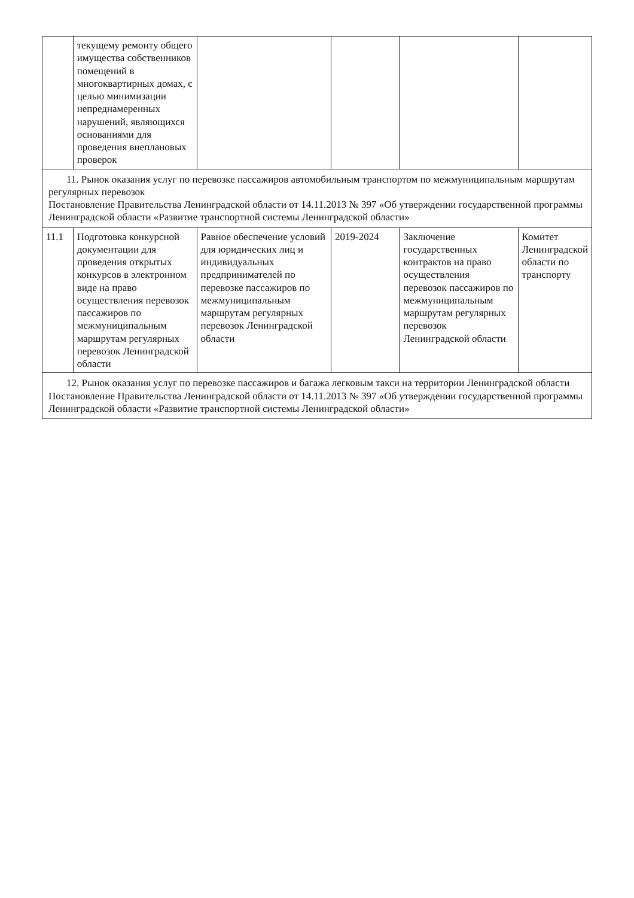| | текущему ремонту общего имущества собственников помещений в многоквартирных домах, с целью минимизации непреднамеренных нарушений, являющихся основаниями для проведения внеплановых проверок | | | | |
| 11. Рынок оказания услуг по перевозке пассажиров автомобильным транспортом по межмуниципальным маршрутам регулярных перевозок Постановление Правительства Ленинградской области от 14.11.2013 № 397 «Об утверждении государственной программы Ленинградской области «Развитие транспортной системы Ленинградской области» | | | | | |
| 11.1 | Подготовка конкурсной документации для проведения открытых конкурсов в электронном виде на право осуществления перевозок пассажиров по межмуниципальным маршрутам регулярных перевозок Ленинградской области | Равное обеспечение условий для юридических лиц и индивидуальных предпринимателей по перевозке пассажиров по межмуниципальным маршрутам регулярных перевозок Ленинградской области | 2019-2024 | Заключение государственных контрактов на право осуществления перевозок пассажиров по межмуниципальным маршрутам регулярных перевозок Ленинградской области | Комитет Ленинградской области по транспорту |
| 12. Рынок оказания услуг по перевозке пассажиров и багажа легковым такси на территории Ленинградской области Постановление Правительства Ленинградской области от 14.11.2013 № 397 «Об утверждении государственной программы Ленинградской области «Развитие транспортной системы Ленинградской области» | | | | | |